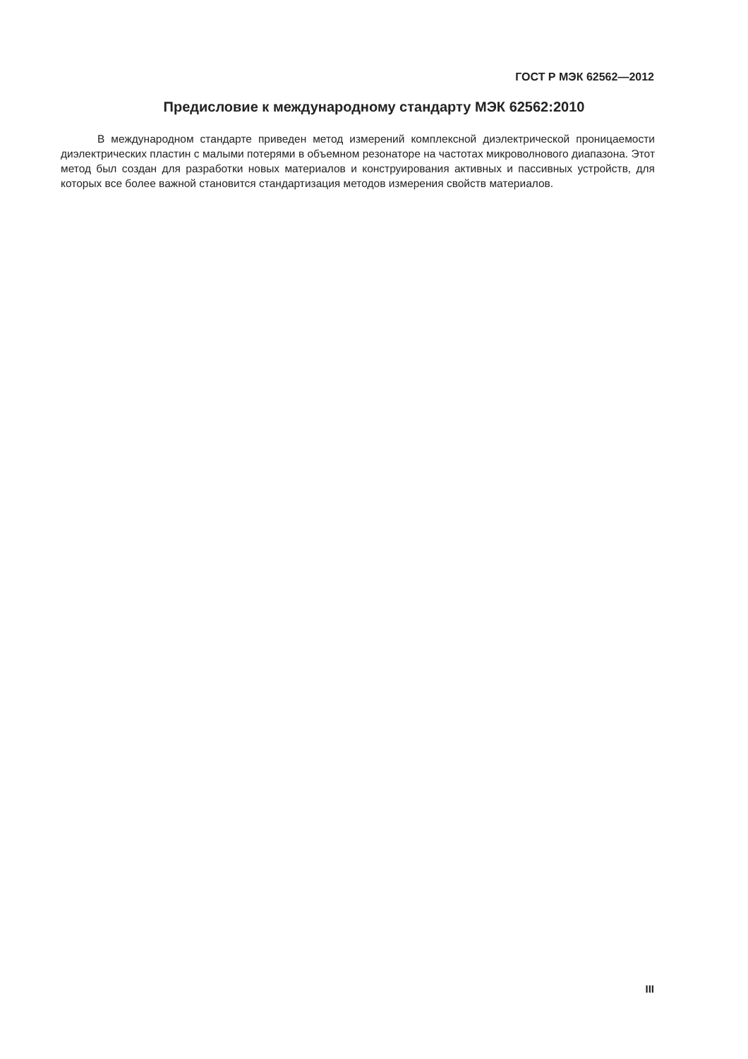ГОСТ Р МЭК 62562—2012
Предисловие к международному стандарту МЭК 62562:2010
В международном стандарте приведен метод измерений комплексной диэлектрической проницаемости диэлектрических пластин с малыми потерями в объемном резонаторе на частотах микроволнового диапазона. Этот метод был создан для разработки новых материалов и конструирования активных и пассивных устройств, для которых все более важной становится стандартизация методов измерения свойств материалов.
III